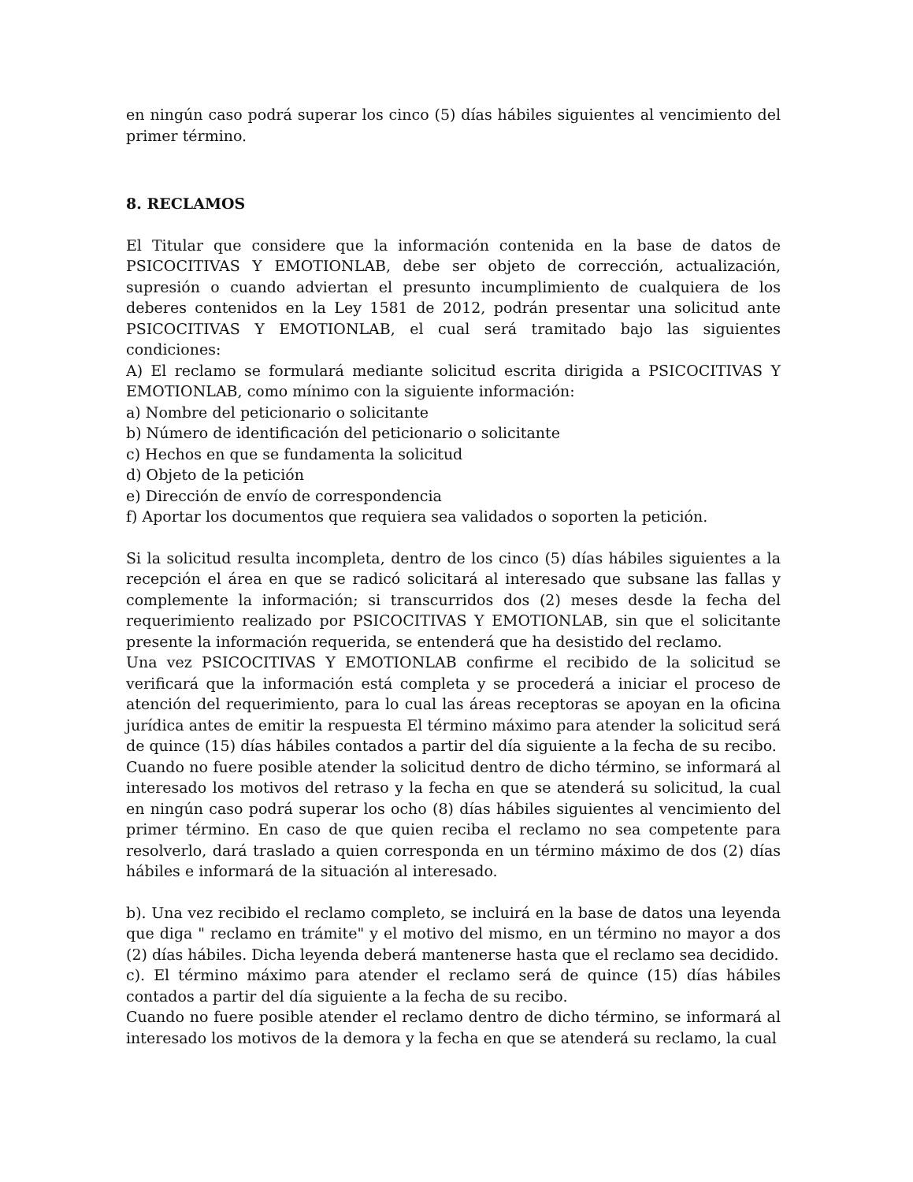en ningún caso podrá superar los cinco (5) días hábiles siguientes al vencimiento del primer término.
8. RECLAMOS
El Titular que considere que la información contenida en la base de datos de PSICOCITIVAS Y EMOTIONLAB, debe ser objeto de corrección, actualización, supresión o cuando adviertan el presunto incumplimiento de cualquiera de los deberes contenidos en la Ley 1581 de 2012, podrán presentar una solicitud ante PSICOCITIVAS Y EMOTIONLAB, el cual será tramitado bajo las siguientes condiciones:
A) El reclamo se formulará mediante solicitud escrita dirigida a PSICOCITIVAS Y EMOTIONLAB, como mínimo con la siguiente información:
a) Nombre del peticionario o solicitante
b) Número de identificación del peticionario o solicitante
c) Hechos en que se fundamenta la solicitud
d) Objeto de la petición
e) Dirección de envío de correspondencia
f) Aportar los documentos que requiera sea validados o soporten la petición.
Si la solicitud resulta incompleta, dentro de los cinco (5) días hábiles siguientes a la recepción el área en que se radicó solicitará al interesado que subsane las fallas y complemente la información; si transcurridos dos (2) meses desde la fecha del requerimiento realizado por PSICOCITIVAS Y EMOTIONLAB, sin que el solicitante presente la información requerida, se entenderá que ha desistido del reclamo.
Una vez PSICOCITIVAS Y EMOTIONLAB confirme el recibido de la solicitud se verificará que la información está completa y se procederá a iniciar el proceso de atención del requerimiento, para lo cual las áreas receptoras se apoyan en la oficina jurídica antes de emitir la respuesta El término máximo para atender la solicitud será de quince (15) días hábiles contados a partir del día siguiente a la fecha de su recibo.
Cuando no fuere posible atender la solicitud dentro de dicho término, se informará al interesado los motivos del retraso y la fecha en que se atenderá su solicitud, la cual en ningún caso podrá superar los ocho (8) días hábiles siguientes al vencimiento del primer término. En caso de que quien reciba el reclamo no sea competente para resolverlo, dará traslado a quien corresponda en un término máximo de dos (2) días hábiles e informará de la situación al interesado.
b). Una vez recibido el reclamo completo, se incluirá en la base de datos una leyenda que diga " reclamo en trámite" y el motivo del mismo, en un término no mayor a dos (2) días hábiles. Dicha leyenda deberá mantenerse hasta que el reclamo sea decidido.
c). El término máximo para atender el reclamo será de quince (15) días hábiles contados a partir del día siguiente a la fecha de su recibo.
Cuando no fuere posible atender el reclamo dentro de dicho término, se informará al interesado los motivos de la demora y la fecha en que se atenderá su reclamo, la cual